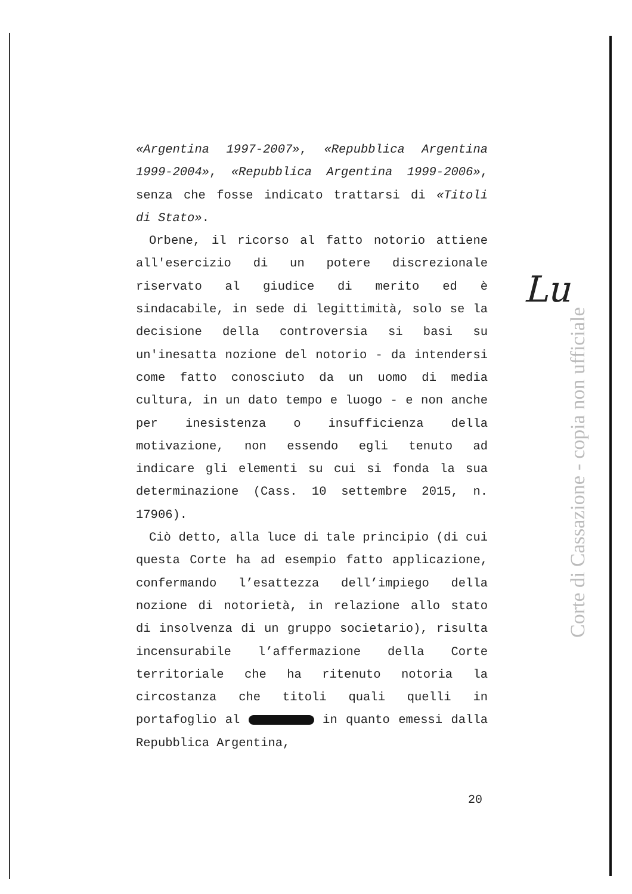«Argentina 1997-2007», «Repubblica Argentina 1999-2004», «Repubblica Argentina 1999-2006», senza che fosse indicato trattarsi di «Titoli di Stato».
Orbene, il ricorso al fatto notorio attiene all'esercizio di un potere discrezionale riservato al giudice di merito ed è sindacabile, in sede di legittimità, solo se la decisione della controversia si basi su un'inesatta nozione del notorio - da intendersi come fatto conosciuto da un uomo di media cultura, in un dato tempo e luogo - e non anche per inesistenza o insufficienza della motivazione, non essendo egli tenuto ad indicare gli elementi su cui si fonda la sua determinazione (Cass. 10 settembre 2015, n. 17906).
Ciò detto, alla luce di tale principio (di cui questa Corte ha ad esempio fatto applicazione, confermando l’esattezza dell’impiego della nozione di notorietà, in relazione allo stato di insolvenza di un gruppo societario), risulta incensurabile l’affermazione della Corte territoriale che ha ritenuto notoria la circostanza che titoli quali quelli in portafoglio al in quanto emessi dalla Repubblica Argentina,
Lu
Corte di Cassazione - copia non ufficiale
20